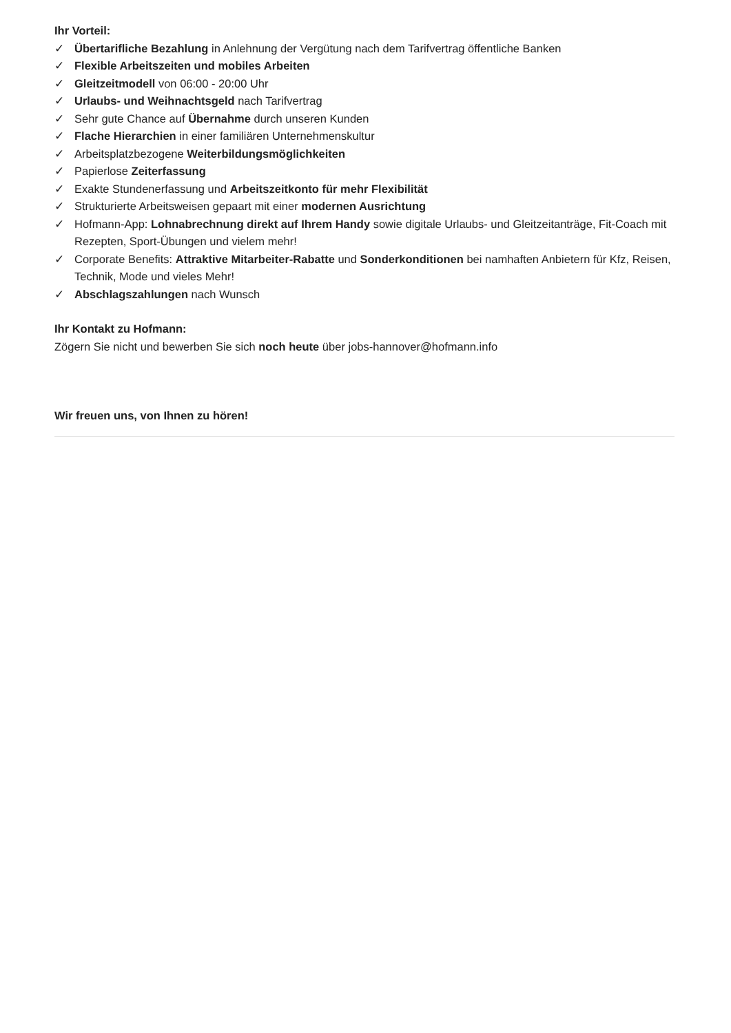Ihr Vorteil:
✓ Übertarifliche Bezahlung in Anlehnung der Vergütung nach dem Tarifvertrag öffentliche Banken
✓ Flexible Arbeitszeiten und mobiles Arbeiten
✓ Gleitzeitmodell von 06:00 - 20:00 Uhr
✓ Urlaubs- und Weihnachtsgeld nach Tarifvertrag
✓ Sehr gute Chance auf Übernahme durch unseren Kunden
✓ Flache Hierarchien in einer familiären Unternehmenskultur
✓ Arbeitsplatzbezogene Weiterbildungsmöglichkeiten
✓ Papierlose Zeiterfassung
✓ Exakte Stundenerfassung und Arbeitszeitkonto für mehr Flexibilität
✓ Strukturierte Arbeitsweisen gepaart mit einer modernen Ausrichtung
✓ Hofmann-App: Lohnabrechnung direkt auf Ihrem Handy sowie digitale Urlaubs- und Gleitzeitanträge, Fit-Coach mit Rezepten, Sport-Übungen und vielem mehr!
✓ Corporate Benefits: Attraktive Mitarbeiter-Rabatte und Sonderkonditionen bei namhaften Anbietern für Kfz, Reisen, Technik, Mode und vieles Mehr!
✓ Abschlagszahlungen nach Wunsch
Ihr Kontakt zu Hofmann:
Zögern Sie nicht und bewerben Sie sich noch heute über jobs-hannover@hofmann.info
Wir freuen uns, von Ihnen zu hören!